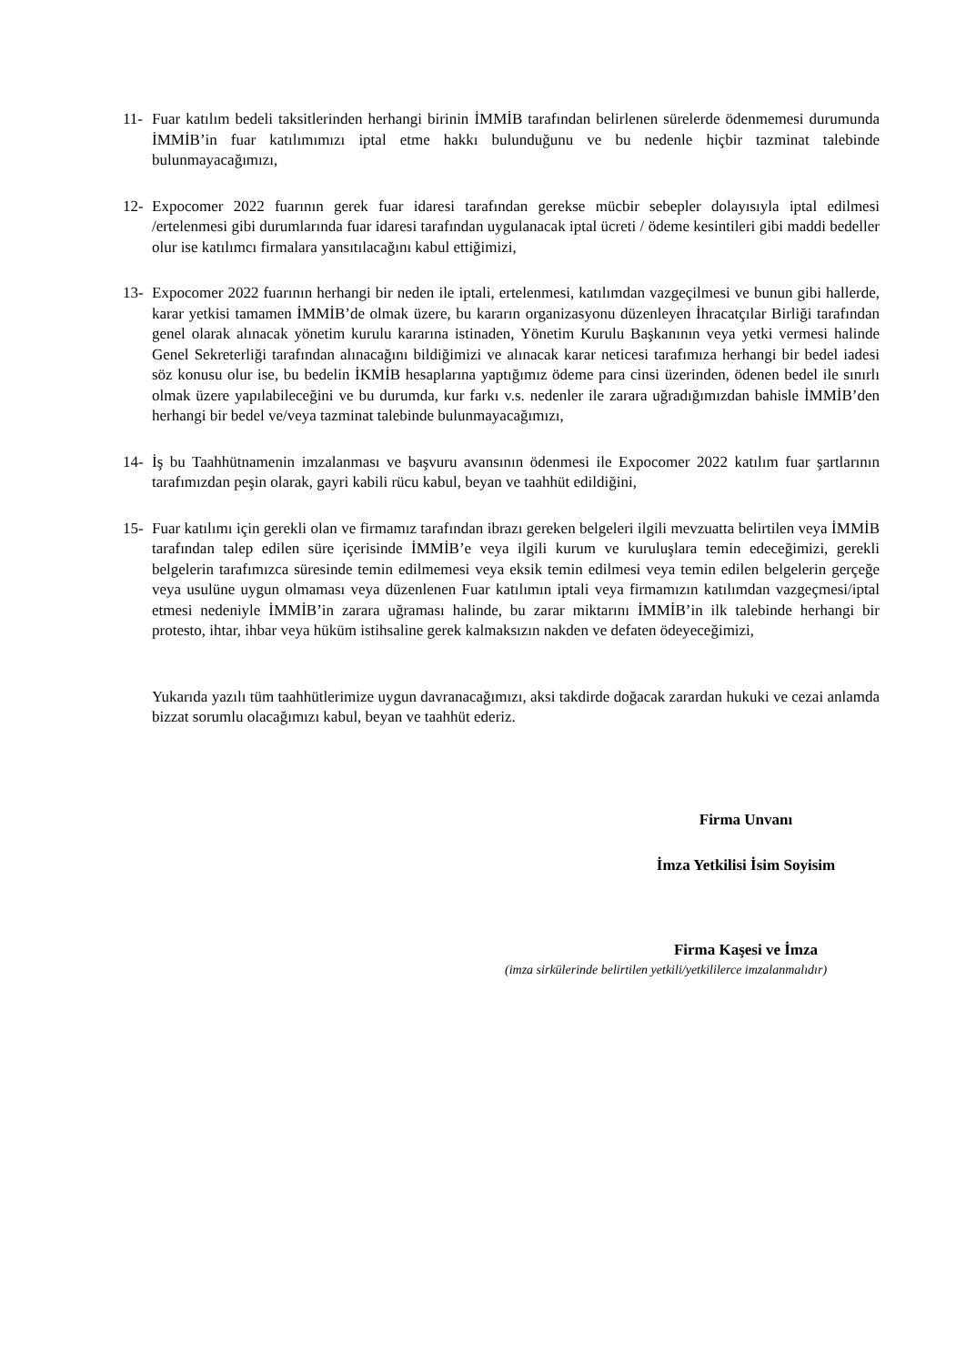11- Fuar katılım bedeli taksitlerinden herhangi birinin İMMİB tarafından belirlenen sürelerde ödenmemesi durumunda İMMİB’in fuar katılımımızı iptal etme hakkı bulunduğunu ve bu nedenle hiçbir tazminat talebinde bulunmayacağımızı,
12- Expocomer 2022 fuarının gerek fuar idaresi tarafından gerekse mücbir sebepler dolayısıyla iptal edilmesi /ertelenmesi gibi durumlarında fuar idaresi tarafından uygulanacak iptal ücreti / ödeme kesintileri gibi maddi bedeller olur ise katılımcı firmalara yansıtılacağını kabul ettiğimizi,
13- Expocomer 2022 fuarının herhangi bir neden ile iptali, ertelenmesi, katılımdan vazgeçilmesi ve bunun gibi hallerde, karar yetkisi tamamen İMMİB’de olmak üzere, bu kararın organizasyonu düzenleyen İhracatçılar Birliği tarafından genel olarak alınacak yönetim kurulu kararına istinaden, Yönetim Kurulu Başkanının veya yetki vermesi halinde Genel Sekreterliği tarafından alınacağını bildiğimizi ve alınacak karar neticesi tarafımıza herhangi bir bedel iadesi söz konusu olur ise, bu bedelin İKMİB hesaplarına yaptığımız ödeme para cinsi üzerinden, ödenen bedel ile sınırlı olmak üzere yapılabileceğini ve bu durumda, kur farkı v.s. nedenler ile zarara uğradığımızdan bahisle İMMİB’den herhangi bir bedel ve/veya tazminat talebinde bulunmayacağımızı,
14- İş bu Taahhütnamenin imzalanması ve başvuru avansının ödenmesi ile Expocomer 2022 katılım fuar şartlarının tarafımızdan peşin olarak, gayri kabili rücu kabul, beyan ve taahhüt edildiğini,
15- Fuar katılımı için gerekli olan ve firmamız tarafından ibrazı gereken belgeleri ilgili mevzuatta belirtilen veya İMMİB tarafından talep edilen süre içerisinde İMMİB’e veya ilgili kurum ve kuruluşlara temin edeceğimizi, gerekli belgelerin tarafımızca süresinde temin edilmemesi veya eksik temin edilmesi veya temin edilen belgelerin gerçeğe veya usulüne uygun olmaması veya düzenlenen Fuar katılımın iptali veya firmamızın katılımdan vazgeçmesi/iptal etmesi nedeniyle İMMİB’in zarara uğraması halinde, bu zarar miktarını İMMİB’in ilk talebinde herhangi bir protesto, ihtar, ihbar veya hüküm istihsaline gerek kalmaksızın nakden ve defaten ödeyeceğimizi,
Yukarıda yazılı tüm taahhütlerimize uygun davranacağımızı, aksi takdirde doğacak zarardan hukuki ve cezai anlamda bizzat sorumlu olacağımızı kabul, beyan ve taahhüt ederiz.
Firma Unvanı
İmza Yetkilisi İsim Soyisim
Firma Kaşesi ve İmza
(imza sirkülerinde belirtilen yetkili/yetkililerce imzalanmalıdır)